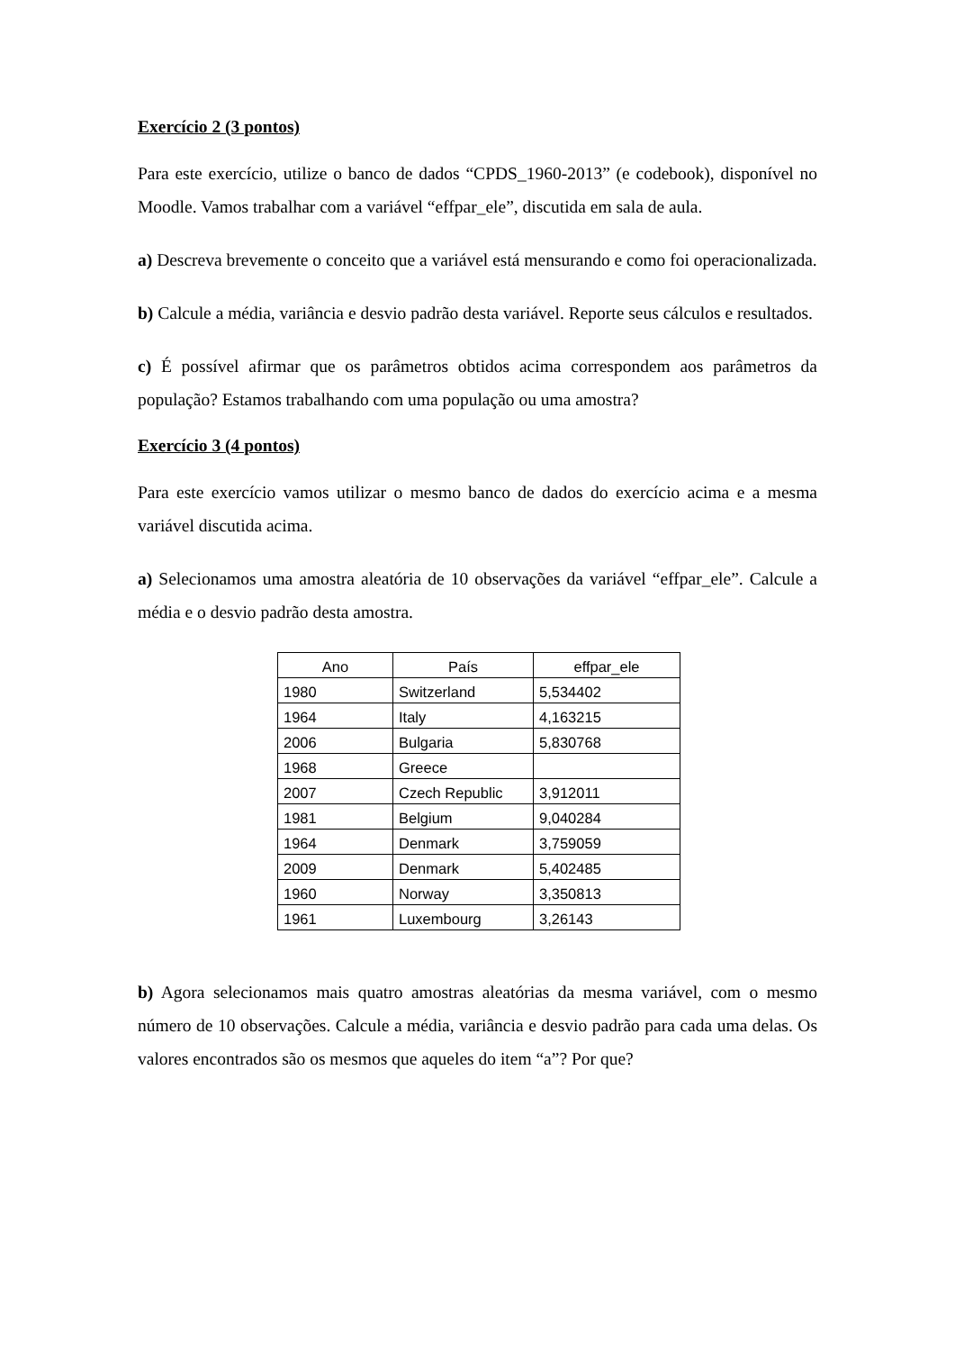Exercício 2 (3 pontos)
Para este exercício, utilize o banco de dados “CPDS_1960-2013” (e codebook), disponível no Moodle. Vamos trabalhar com a variável “effpar_ele”, discutida em sala de aula.
a) Descreva brevemente o conceito que a variável está mensurando e como foi operacionalizada.
b) Calcule a média, variância e desvio padrão desta variável. Reporte seus cálculos e resultados.
c) É possível afirmar que os parâmetros obtidos acima correspondem aos parâmetros da população? Estamos trabalhando com uma população ou uma amostra?
Exercício 3 (4 pontos)
Para este exercício vamos utilizar o mesmo banco de dados do exercício acima e a mesma variável discutida acima.
a) Selecionamos uma amostra aleatória de 10 observações da variável “effpar_ele”. Calcule a média e o desvio padrão desta amostra.
| Ano | País | effpar_ele |
| --- | --- | --- |
| 1980 | Switzerland | 5,534402 |
| 1964 | Italy | 4,163215 |
| 2006 | Bulgaria | 5,830768 |
| 1968 | Greece | |
| 2007 | Czech Republic | 3,912011 |
| 1981 | Belgium | 9,040284 |
| 1964 | Denmark | 3,759059 |
| 2009 | Denmark | 5,402485 |
| 1960 | Norway | 3,350813 |
| 1961 | Luxembourg | 3,26143 |
b) Agora selecionamos mais quatro amostras aleatórias da mesma variável, com o mesmo número de 10 observações. Calcule a média, variância e desvio padrão para cada uma delas. Os valores encontrados são os mesmos que aqueles do item “a”? Por que?